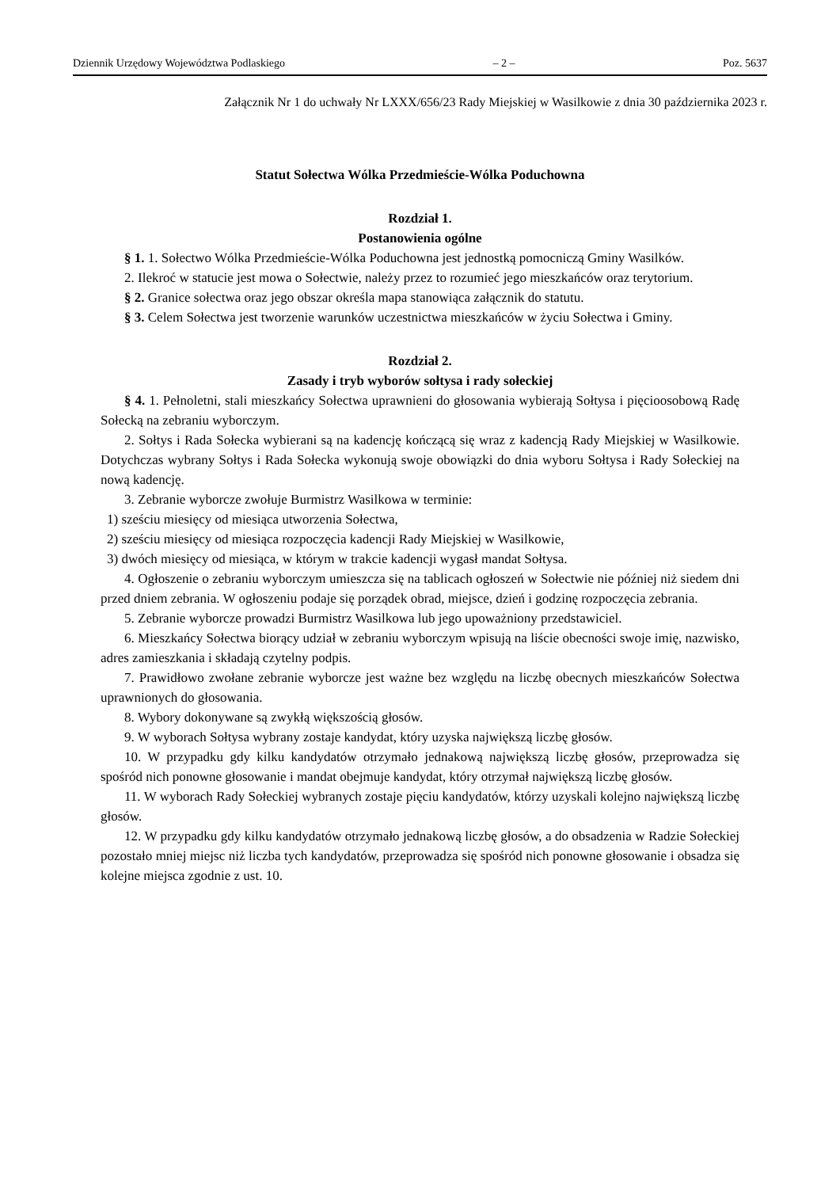Dziennik Urzędowy Województwa Podlaskiego – 2 – Poz. 5637
Załącznik Nr 1 do uchwały Nr LXXX/656/23 Rady Miejskiej w Wasilkowie z dnia 30 października 2023 r.
Statut Sołectwa Wólka Przedmieście-Wólka Poduchowna
Rozdział 1.
Postanowienia ogólne
§ 1. 1. Sołectwo Wólka Przedmieście-Wólka Poduchowna jest jednostką pomocniczą Gminy Wasilków.
2. Ilekroć w statucie jest mowa o Sołectwie, należy przez to rozumieć jego mieszkańców oraz terytorium.
§ 2. Granice sołectwa oraz jego obszar określa mapa stanowiąca załącznik do statutu.
§ 3. Celem Sołectwa jest tworzenie warunków uczestnictwa mieszkańców w życiu Sołectwa i Gminy.
Rozdział 2.
Zasady i tryb wyborów sołtysa i rady sołeckiej
§ 4. 1. Pełnoletni, stali mieszkańcy Sołectwa uprawnieni do głosowania wybierają Sołtysa i pięcioosobową Radę Sołecką na zebraniu wyborczym.
2. Sołtys i Rada Sołecka wybierani są na kadencję kończącą się wraz z kadencją Rady Miejskiej w Wasilkowie. Dotychczas wybrany Sołtys i Rada Sołecka wykonują swoje obowiązki do dnia wyboru Sołtysa i Rady Sołeckiej na nową kadencję.
3. Zebranie wyborcze zwołuje Burmistrz Wasilkowa w terminie:
1) sześciu miesięcy od miesiąca utworzenia Sołectwa,
2) sześciu miesięcy od miesiąca rozpoczęcia kadencji Rady Miejskiej w Wasilkowie,
3) dwóch miesięcy od miesiąca, w którym w trakcie kadencji wygasł mandat Sołtysa.
4. Ogłoszenie o zebraniu wyborczym umieszcza się na tablicach ogłoszeń w Sołectwie nie później niż siedem dni przed dniem zebrania. W ogłoszeniu podaje się porządek obrad, miejsce, dzień i godzinę rozpoczęcia zebrania.
5. Zebranie wyborcze prowadzi Burmistrz Wasilkowa lub jego upoważniony przedstawiciel.
6. Mieszkańcy Sołectwa biorący udział w zebraniu wyborczym wpisują na liście obecności swoje imię, nazwisko, adres zamieszkania i składają czytelny podpis.
7. Prawidłowo zwołane zebranie wyborcze jest ważne bez względu na liczbę obecnych mieszkańców Sołectwa uprawnionych do głosowania.
8. Wybory dokonywane są zwykłą większością głosów.
9. W wyborach Sołtysa wybrany zostaje kandydat, który uzyska największą liczbę głosów.
10. W przypadku gdy kilku kandydatów otrzymało jednakową największą liczbę głosów, przeprowadza się spośród nich ponowne głosowanie i mandat obejmuje kandydat, który otrzymał największą liczbę głosów.
11. W wyborach Rady Sołeckiej wybranych zostaje pięciu kandydatów, którzy uzyskali kolejno największą liczbę głosów.
12. W przypadku gdy kilku kandydatów otrzymało jednakową liczbę głosów, a do obsadzenia w Radzie Sołeckiej pozostało mniej miejsc niż liczba tych kandydatów, przeprowadza się spośród nich ponowne głosowanie i obsadza się kolejne miejsca zgodnie z ust. 10.